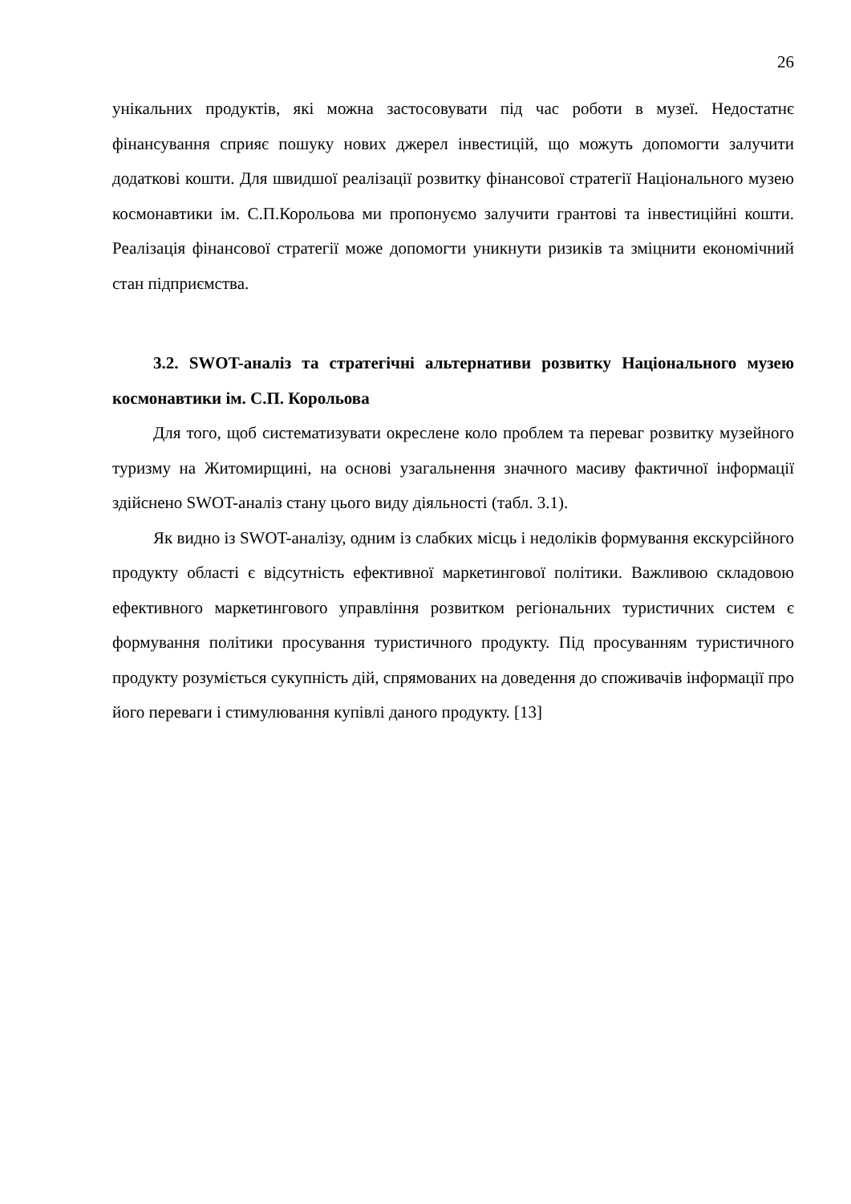26
унікальних продуктів, які можна застосовувати під час роботи в музеї. Недостатнє фінансування сприяє пошуку нових джерел інвестицій, що можуть допомогти залучити додаткові кошти. Для швидшої реалізації розвитку фінансової стратегії Національного музею космонавтики ім. С.П.Корольова ми пропонуємо залучити грантові та інвестиційні кошти. Реалізація фінансової стратегії може допомогти уникнути ризиків та зміцнити економічний стан підприємства.
3.2. SWOT-аналіз та стратегічні альтернативи розвитку Національного музею космонавтики ім. С.П. Корольова
Для того, щоб систематизувати окреслене коло проблем та переваг розвитку музейного туризму на Житомирщині, на основі узагальнення значного масиву фактичної інформації здійснено SWOT-аналіз стану цього виду діяльності (табл. 3.1).
Як видно із SWOT-аналізу, одним із слабких місць і недоліків формування екскурсійного продукту області є відсутність ефективної маркетингової політики. Важливою складовою ефективного маркетингового управління розвитком регіональних туристичних систем є формування політики просування туристичного продукту. Під просуванням туристичного продукту розуміється сукупність дій, спрямованих на доведення до споживачів інформації про його переваги і стимулювання купівлі даного продукту. [13]